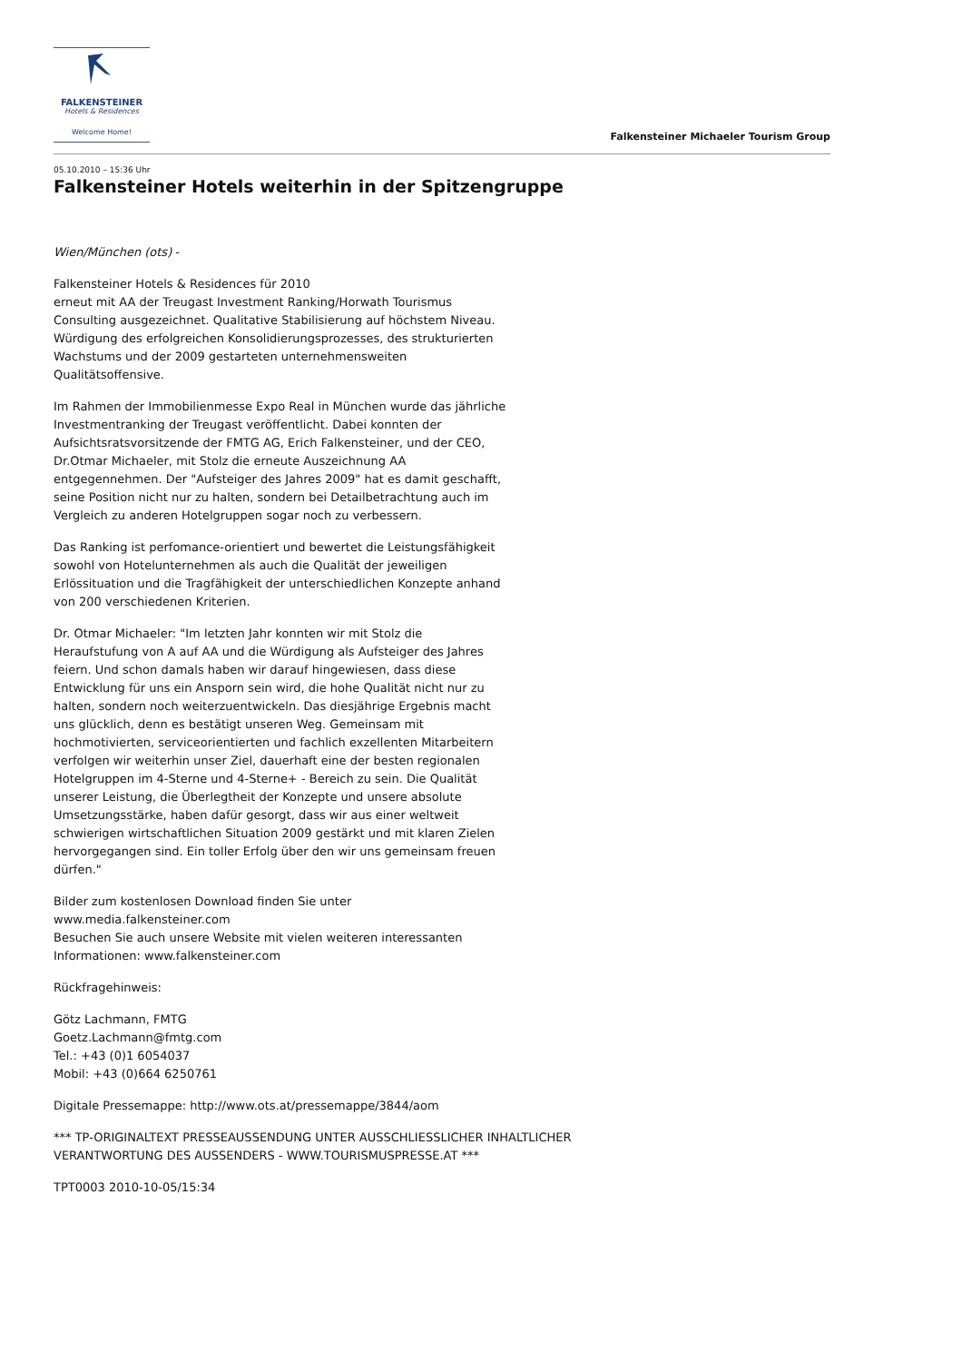FALKENSTEINER
Hotels & Residences
Welcome Home!
Falkensteiner Michaeler Tourism Group
05.10.2010 – 15:36 Uhr
Falkensteiner Hotels weiterhin in der Spitzengruppe
Wien/München (ots) -
Falkensteiner Hotels & Residences für 2010
erneut mit AA der Treugast Investment Ranking/Horwath Tourismus Consulting ausgezeichnet. Qualitative Stabilisierung auf höchstem Niveau. Würdigung des erfolgreichen Konsolidierungsprozesses, des strukturierten Wachstums und der 2009 gestarteten unternehmensweiten Qualitätsoffensive.
Im Rahmen der Immobilienmesse Expo Real in München wurde das jährliche Investmentranking der Treugast veröffentlicht. Dabei konnten der Aufsichtsratsvorsitzende der FMTG AG, Erich Falkensteiner, und der CEO, Dr.Otmar Michaeler, mit Stolz die erneute Auszeichnung AA entgegennehmen. Der "Aufsteiger des Jahres 2009" hat es damit geschafft, seine Position nicht nur zu halten, sondern bei Detailbetrachtung auch im Vergleich zu anderen Hotelgruppen sogar noch zu verbessern.
Das Ranking ist perfomance-orientiert und bewertet die Leistungsfähigkeit sowohl von Hotelunternehmen als auch die Qualität der jeweiligen Erlössituation und die Tragfähigkeit der unterschiedlichen Konzepte anhand von 200 verschiedenen Kriterien.
Dr. Otmar Michaeler: "Im letzten Jahr konnten wir mit Stolz die Heraufstufung von A auf AA und die Würdigung als Aufsteiger des Jahres feiern. Und schon damals haben wir darauf hingewiesen, dass diese Entwicklung für uns ein Ansporn sein wird, die hohe Qualität nicht nur zu halten, sondern noch weiterzuentwickeln. Das diesjährige Ergebnis macht uns glücklich, denn es bestätigt unseren Weg. Gemeinsam mit hochmotivierten, serviceorientierten und fachlich exzellenten Mitarbeitern verfolgen wir weiterhin unser Ziel, dauerhaft eine der besten regionalen Hotelgruppen im 4-Sterne und 4-Sterne+ - Bereich zu sein. Die Qualität unserer Leistung, die Überlegtheit der Konzepte und unsere absolute Umsetzungsstärke, haben dafür gesorgt, dass wir aus einer weltweit schwierigen wirtschaftlichen Situation 2009 gestärkt und mit klaren Zielen hervorgegangen sind. Ein toller Erfolg über den wir uns gemeinsam freuen dürfen."
Bilder zum kostenlosen Download finden Sie unter
www.media.falkensteiner.com
Besuchen Sie auch unsere Website mit vielen weiteren interessanten Informationen: www.falkensteiner.com
Rückfragehinweis:
Götz Lachmann, FMTG
Goetz.Lachmann@fmtg.com
Tel.: +43 (0)1 6054037
Mobil: +43 (0)664 6250761
Digitale Pressemappe: http://www.ots.at/pressemappe/3844/aom
*** TP-ORIGINALTEXT PRESSEAUSSENDUNG UNTER AUSSCHLIESSLICHER INHALTLICHER VERANTWORTUNG DES AUSSENDERS - WWW.TOURISMUSPRESSE.AT ***
TPT0003 2010-10-05/15:34